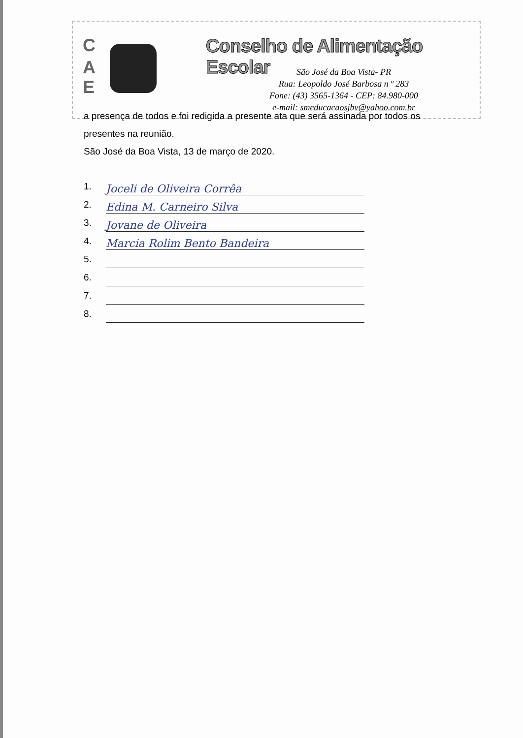C
A
E
Conselho de Alimentação Escolar
São José da Boa Vista- PR
Rua: Leopoldo José Barbosa n º 283
Fone: (43) 3565-1364 - CEP: 84.980-000
e-mail: smeducacaosjbv@yahoo.com.br
a presença de todos e foi redigida a presente ata que será assinada por todos os presentes na reunião.
São José da Boa Vista, 13 de março de 2020.
1. Joceli de Oliveira Corrêa
2. Edina M. Carneiro Silva
3. Jovane de Oliveira
4. Marcia Rolim Bento Bandeira
5.
6.
7.
8.